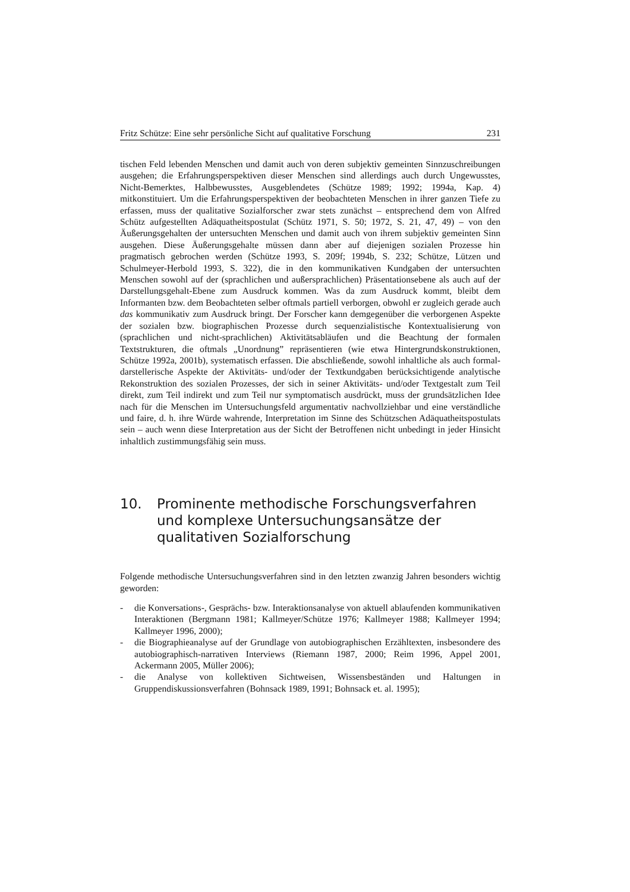Fritz Schütze: Eine sehr persönliche Sicht auf qualitative Forschung 231
tischen Feld lebenden Menschen und damit auch von deren subjektiv gemeinten Sinnzuschreibungen ausgehen; die Erfahrungsperspektiven dieser Menschen sind allerdings auch durch Ungewusstes, Nicht-Bemerktes, Halbbewusstes, Ausgeblendetes (Schütze 1989; 1992; 1994a, Kap. 4) mitkonstituiert. Um die Erfahrungsperspektiven der beobachteten Menschen in ihrer ganzen Tiefe zu erfassen, muss der qualitative Sozialforscher zwar stets zunächst – entsprechend dem von Alfred Schütz aufgestellten Adäquatheitspostulat (Schütz 1971, S. 50; 1972, S. 21, 47, 49) – von den Äußerungsgehalten der untersuchten Menschen und damit auch von ihrem subjektiv gemeinten Sinn ausgehen. Diese Äußerungsgehalte müssen dann aber auf diejenigen sozialen Prozesse hin pragmatisch gebrochen werden (Schütze 1993, S. 209f; 1994b, S. 232; Schütze, Lützen und Schulmeyer-Herbold 1993, S. 322), die in den kommunikativen Kundgaben der untersuchten Menschen sowohl auf der (sprachlichen und außersprachlichen) Präsentationsebene als auch auf der Darstellungsgehalt-Ebene zum Ausdruck kommen. Was da zum Ausdruck kommt, bleibt dem Informanten bzw. dem Beobachteten selber oftmals partiell verborgen, obwohl er zugleich gerade auch das kommunikativ zum Ausdruck bringt. Der Forscher kann demgegenüber die verborgenen Aspekte der sozialen bzw. biographischen Prozesse durch sequenzialistische Kontextualisierung von (sprachlichen und nicht-sprachlichen) Aktivitätsabläufen und die Beachtung der formalen Textstrukturen, die oftmals „Unordnung” repräsentieren (wie etwa Hintergrundskonstruktionen, Schütze 1992a, 2001b), systematisch erfassen. Die abschließende, sowohl inhaltliche als auch formal-darstellerische Aspekte der Aktivitäts- und/oder der Textkundgaben berücksichtigende analytische Rekonstruktion des sozialen Prozesses, der sich in seiner Aktivitäts- und/oder Textgestalt zum Teil direkt, zum Teil indirekt und zum Teil nur symptomatisch ausdrückt, muss der grundsätzlichen Idee nach für die Menschen im Untersuchungsfeld argumentativ nachvollziehbar und eine verständliche und faire, d. h. ihre Würde wahrende, Interpretation im Sinne des Schützschen Adäquatheitspostulats sein – auch wenn diese Interpretation aus der Sicht der Betroffenen nicht unbedingt in jeder Hinsicht inhaltlich zustimmungsfähig sein muss.
10. Prominente methodische Forschungsverfahren und komplexe Untersuchungsansätze der qualitativen Sozialforschung
Folgende methodische Untersuchungsverfahren sind in den letzten zwanzig Jahren besonders wichtig geworden:
- die Konversations-, Gesprächs- bzw. Interaktionsanalyse von aktuell ablaufenden kommunikativen Interaktionen (Bergmann 1981; Kallmeyer/Schütze 1976; Kallmeyer 1988; Kallmeyer 1994; Kallmeyer 1996, 2000);
- die Biographieanalyse auf der Grundlage von autobiographischen Erzähltexten, insbesondere des autobiographisch-narrativen Interviews (Riemann 1987, 2000; Reim 1996, Appel 2001, Ackermann 2005, Müller 2006);
- die Analyse von kollektiven Sichtweisen, Wissensbeständen und Haltungen in Gruppendiskussionsverfahren (Bohnsack 1989, 1991; Bohnsack et. al. 1995);